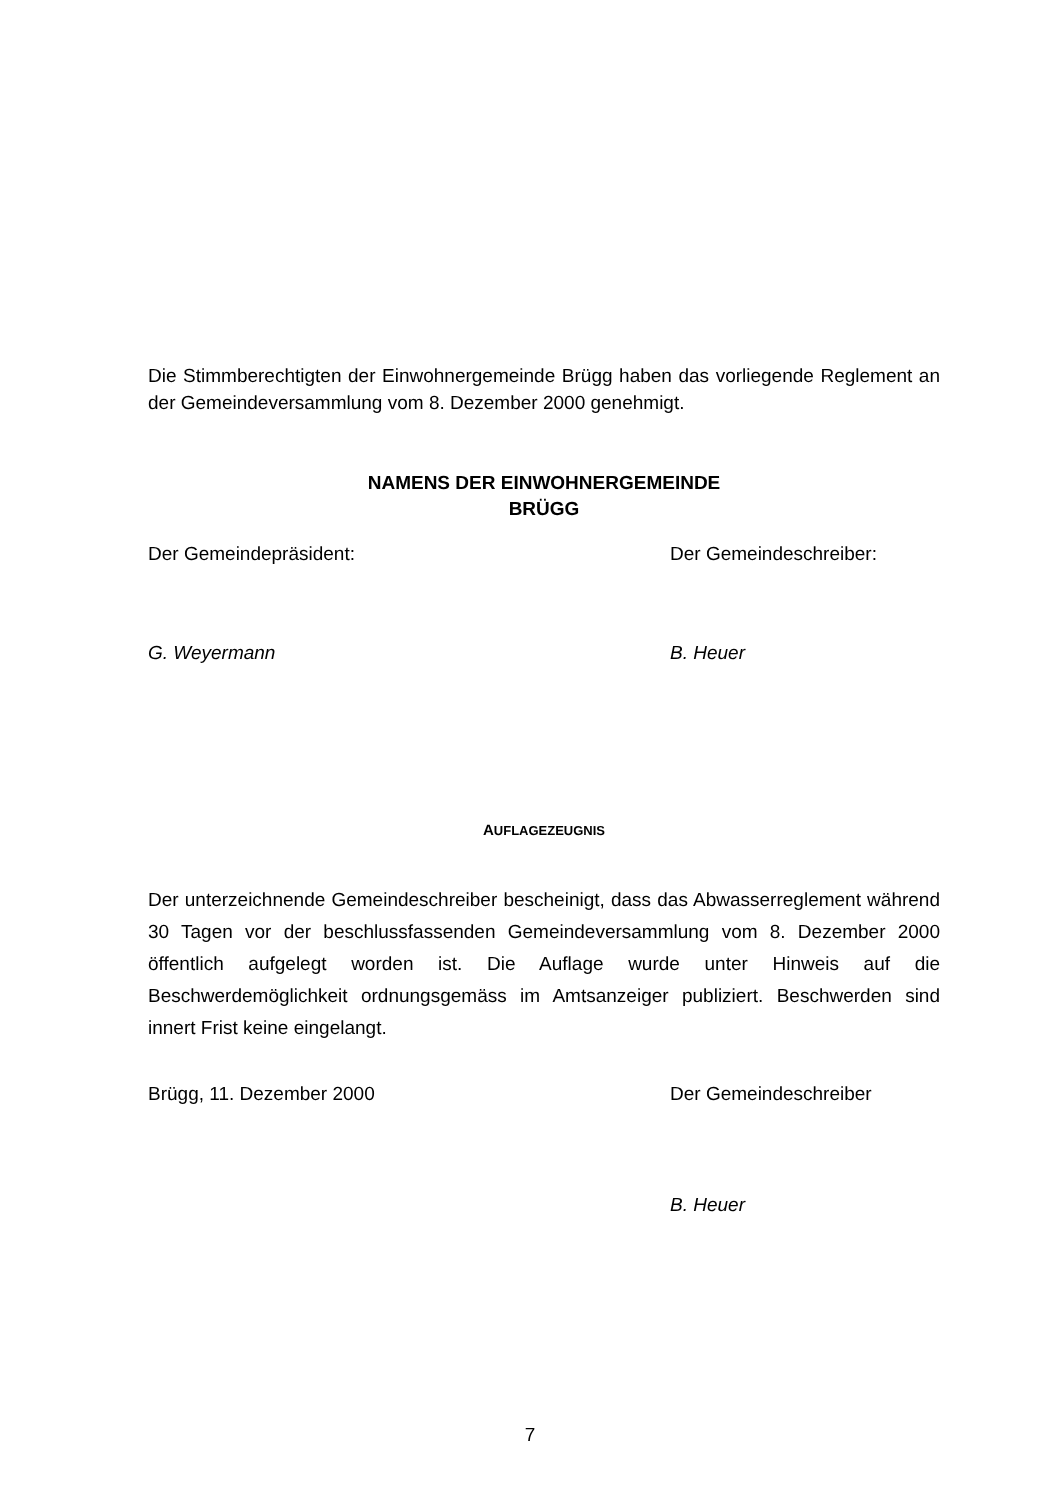Die Stimmberechtigten der Einwohnergemeinde Brügg haben das vorliegende Reglement an der Gemeindeversammlung vom 8. Dezember 2000 genehmigt.
NAMENS DER EINWOHNERGEMEINDE
BRÜGG
Der Gemeindepräsident: Der Gemeindeschreiber:
G. Weyermann B. Heuer
AUFLAGEZEUGNIS
Der unterzeichnende Gemeindeschreiber bescheinigt, dass das Abwasserreglement während 30 Tagen vor der beschlussfassenden Gemeindeversammlung vom 8. Dezember 2000 öffentlich aufgelegt worden ist. Die Auflage wurde unter Hinweis auf die Beschwerdemöglichkeit ordnungsgemäss im Amtsanzeiger publiziert. Beschwerden sind innert Frist keine eingelangt.
Brügg, 11. Dezember 2000 Der Gemeindeschreiber
B. Heuer
7